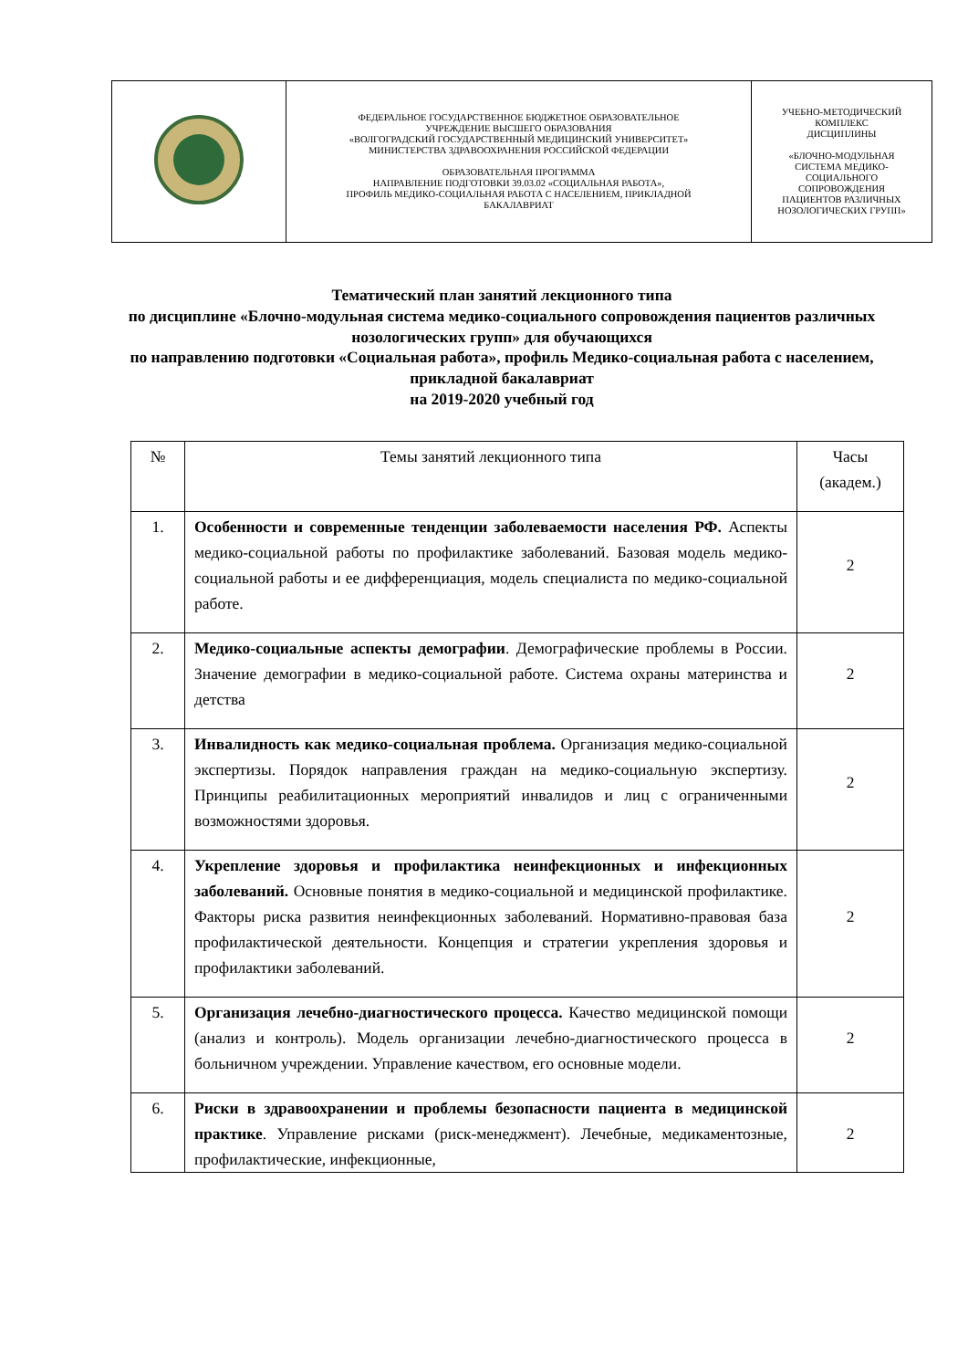| | ФЕДЕРАЛЬНОЕ ГОСУДАРСТВЕННОЕ БЮДЖЕТНОЕ ОБРАЗОВАТЕЛЬНОЕ УЧРЕЖДЕНИЕ ВЫСШЕГО ОБРАЗОВАНИЯ «ВОЛГОГРАДСКИЙ ГОСУДАРСТВЕННЫЙ МЕДИЦИНСКИЙ УНИВЕРСИТЕТ» МИНИСТЕРСТВА ЗДРАВООХРАНЕНИЯ РОССИЙСКОЙ ФЕДЕРАЦИИ ОБРАЗОВАТЕЛЬНАЯ ПРОГРАММА НАПРАВЛЕНИЕ ПОДГОТОВКИ 39.03.02 «СОЦИАЛЬНАЯ РАБОТА», ПРОФИЛЬ МЕДИКО-СОЦИАЛЬНАЯ РАБОТА С НАСЕЛЕНИЕМ, ПРИКЛАДНОЙ БАКАЛАВРИАТ | УЧЕБНО-МЕТОДИЧЕСКИЙ КОМПЛЕКС ДИСЦИПЛИНЫ «БЛОЧНО-МОДУЛЬНАЯ СИСТЕМА МЕДИКО- СОЦИАЛЬНОГО СОПРОВОЖДЕНИЯ ПАЦИЕНТОВ РАЗЛИЧНЫХ НОЗОЛОГИЧЕСКИХ ГРУПП» |
Тематический план занятий лекционного типа
по дисциплине «Блочно-модульная система медико-социального сопровождения пациентов различных нозологических групп» для обучающихся
по направлению подготовки «Социальная работа», профиль Медико-социальная работа с населением, прикладной бакалавриат
на 2019-2020 учебный год
| № | Темы занятий лекционного типа | Часы (академ.) |
| --- | --- | --- |
| 1. | Особенности и современные тенденции заболеваемости населения РФ. Аспекты медико-социальной работы по профилактике заболеваний. Базовая модель медико-социальной работы и ее дифференциация, модель специалиста по медико-социальной работе. | 2 |
| 2. | Медико-социальные аспекты демографии . Демографические проблемы в России. Значение демографии в медико-социальной работе. Система охраны материнства и детства | 2 |
| 3. | Инвалидность как медико-социальная проблема. Организация медико-социальной экспертизы. Порядок направления граждан на медико-социальную экспертизу. Принципы реабилитационных мероприятий инвалидов и лиц с ограниченными возможностями здоровья. | 2 |
| 4. | Укрепление здоровья и профилактика неинфекционных и инфекционных заболеваний. Основные понятия в медико-социальной и медицинской профилактике. Факторы риска развития неинфекционных заболеваний. Нормативно-правовая база профилактической деятельности. Концепция и стратегии укрепления здоровья и профилактики заболеваний. | 2 |
| 5. | Организация лечебно-диагностического процесса. Качество медицинской помощи (анализ и контроль). Модель организации лечебно-диагностического процесса в больничном учреждении. Управление качеством, его основные модели. | 2 |
| 6. | Риски в здравоохранении и проблемы безопасности пациента в медицинской практике . Управление рисками (риск-менеджмент). Лечебные, медикаментозные, профилактические, инфекционные, | 2 |